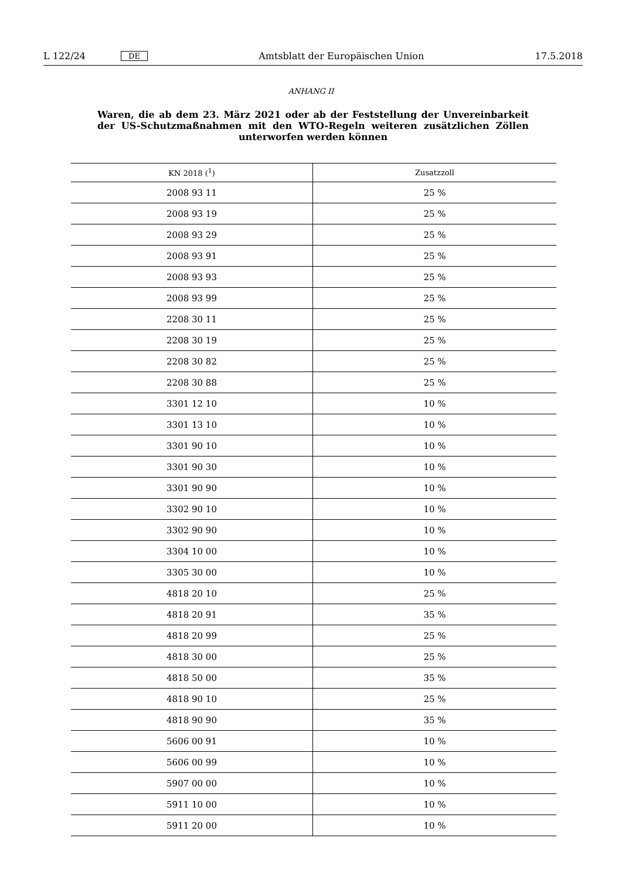L 122/24 DE Amtsblatt der Europäischen Union 17.5.2018
ANHANG II
Waren, die ab dem 23. März 2021 oder ab der Feststellung der Unvereinbarkeit der US-Schutzmaßnahmen mit den WTO-Regeln weiteren zusätzlichen Zöllen unterworfen werden können
| KN 2018 (<sup>1</sup>) | Zusatzzoll |
| --- | --- |
| 2008 93 11 | 25 % |
| 2008 93 19 | 25 % |
| 2008 93 29 | 25 % |
| 2008 93 91 | 25 % |
| 2008 93 93 | 25 % |
| 2008 93 99 | 25 % |
| 2208 30 11 | 25 % |
| 2208 30 19 | 25 % |
| 2208 30 82 | 25 % |
| 2208 30 88 | 25 % |
| 3301 12 10 | 10 % |
| 3301 13 10 | 10 % |
| 3301 90 10 | 10 % |
| 3301 90 30 | 10 % |
| 3301 90 90 | 10 % |
| 3302 90 10 | 10 % |
| 3302 90 90 | 10 % |
| 3304 10 00 | 10 % |
| 3305 30 00 | 10 % |
| 4818 20 10 | 25 % |
| 4818 20 91 | 35 % |
| 4818 20 99 | 25 % |
| 4818 30 00 | 25 % |
| 4818 50 00 | 35 % |
| 4818 90 10 | 25 % |
| 4818 90 90 | 35 % |
| 5606 00 91 | 10 % |
| 5606 00 99 | 10 % |
| 5907 00 00 | 10 % |
| 5911 10 00 | 10 % |
| 5911 20 00 | 10 % |